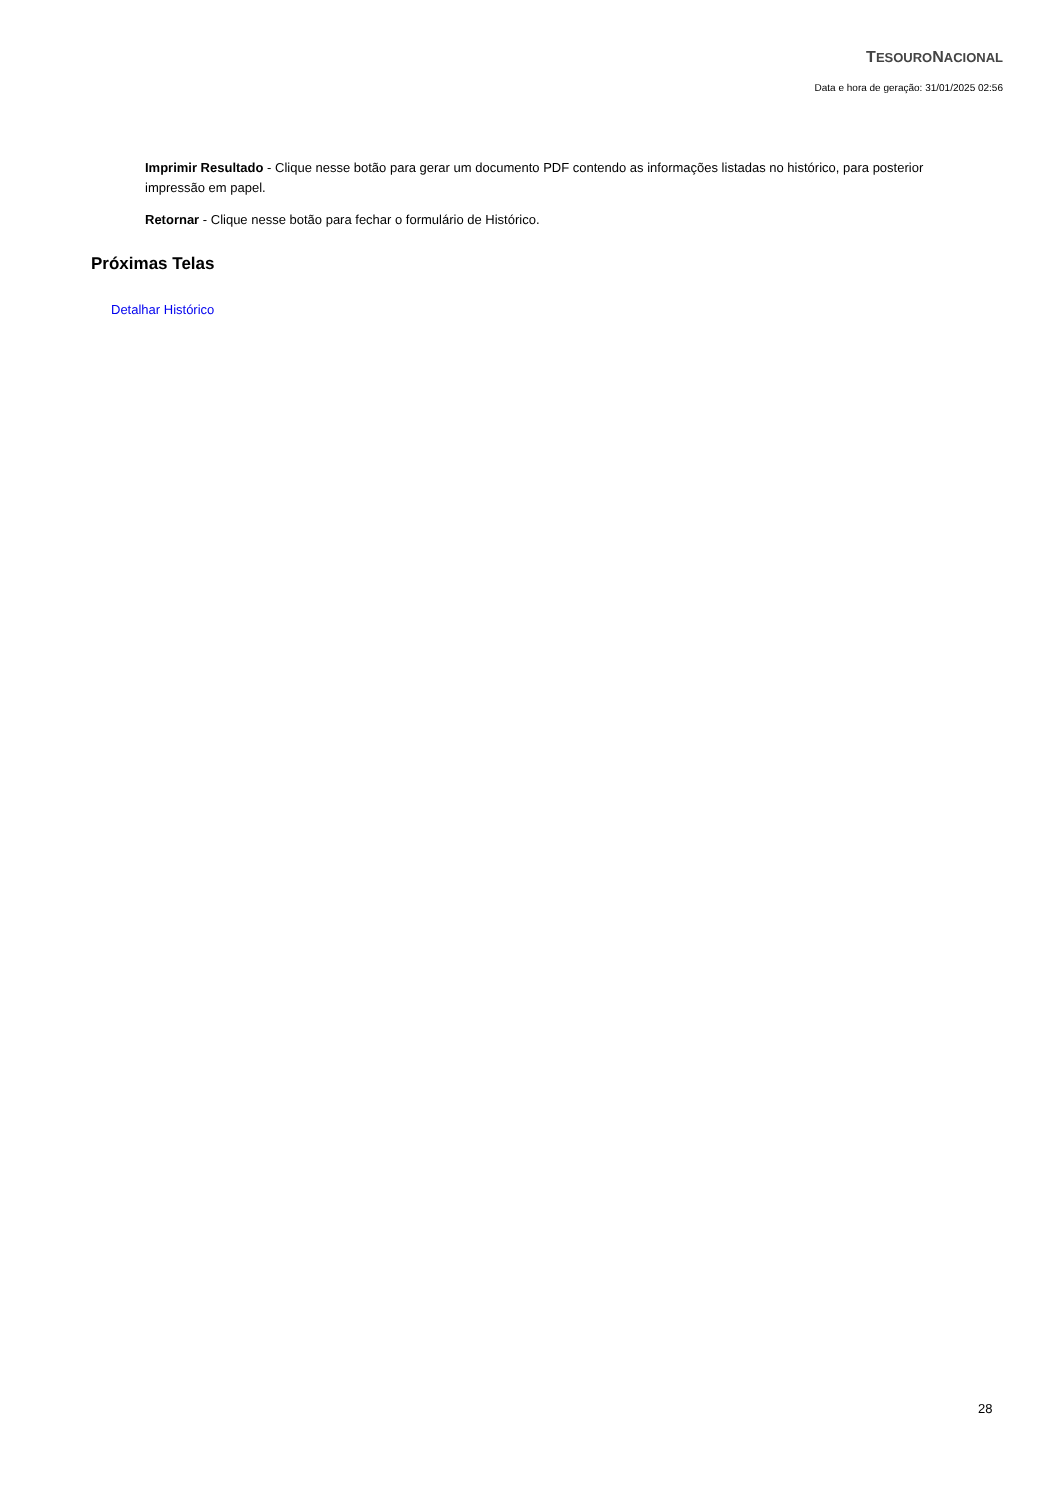TESOURONACIONAL
Data e hora de geração: 31/01/2025 02:56
Imprimir Resultado - Clique nesse botão para gerar um documento PDF contendo as informações listadas no histórico, para posterior impressão em papel.
Retornar - Clique nesse botão para fechar o formulário de Histórico.
Próximas Telas
Detalhar Histórico
28